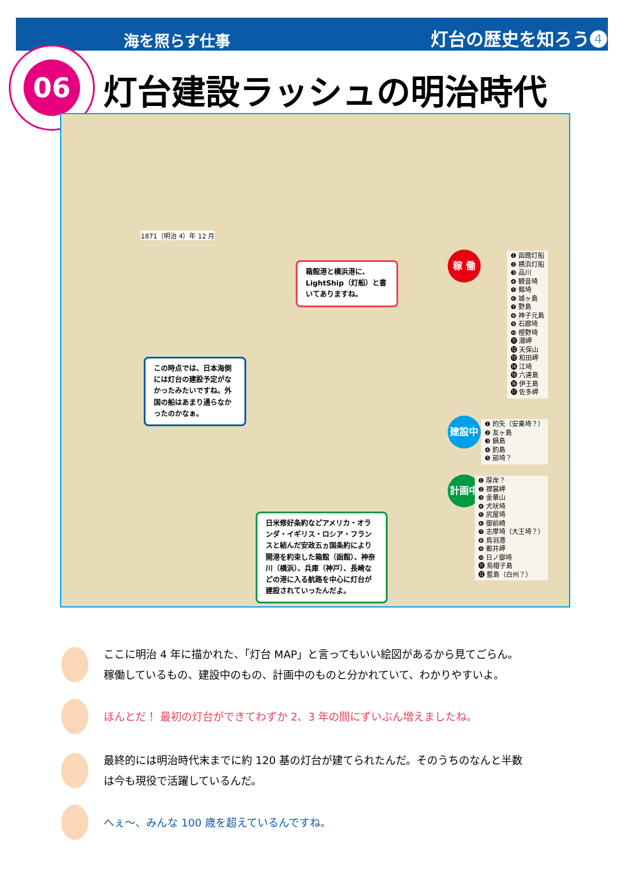海を照らす仕事 灯台の歴史を知ろう❹
06
灯台建設ラッシュの明治時代
1871（明治 4）年 12 月
箱館港と横浜港に、LightShip（灯船）と書いてありますね。
この時点では、日本海側には灯台の建設予定がなかったみたいですね。外国の船はあまり通らなかったのかなぁ。
日米修好条約などアメリカ・オランダ・イギリス・ロシア・フランスと結んだ安政五ヵ国条約により開港を約束した箱館（函館）、神奈川（横浜）、兵庫（神戸）、長崎などの港に入る航路を中心に灯台が建設されていったんだよ。
稼 働
❶ 函館灯船
❷ 横浜灯船
❸ 品川
❹ 観音埼
❺ 剱埼
❻ 城ヶ島
❼ 野島
❽ 神子元島
❾ 石廊埼
❿ 樫野埼
⓫ 潮岬
⓬ 天保山
⓭ 和田岬
⓮ 江埼
⓯ 六連島
⓰ 伊王島
⓱ 佐多岬
建設中
❶ 的矢（安乗埼？）
❷ 友ヶ島
❸ 鍋島
❹ 釣島
❺ 部埼？
計画中
❶ 厚岸？
❷ 襟裳岬
❸ 金華山
❹ 犬吠埼
❺ 尻屋埼
❻ 御前崎
❼ 志摩埼（大王埼？）
❽ 鳥羽港
❾ 都井岬
❿ 日ノ御埼
⓫ 烏帽子島
⓬ 藍島（白州？）
ここに明治 4 年に描かれた、「灯台 MAP」と言ってもいい絵図があるから見てごらん。
稼働しているもの、建設中のもの、計画中のものと分かれていて、わかりやすいよ。
ほんとだ！ 最初の灯台ができてわずか 2、3 年の間にずいぶん増えましたね。
最終的には明治時代末までに約 120 基の灯台が建てられたんだ。そのうちのなんと半数
は今も現役で活躍しているんだ。
へぇ～、みんな 100 歳を超えているんですね。